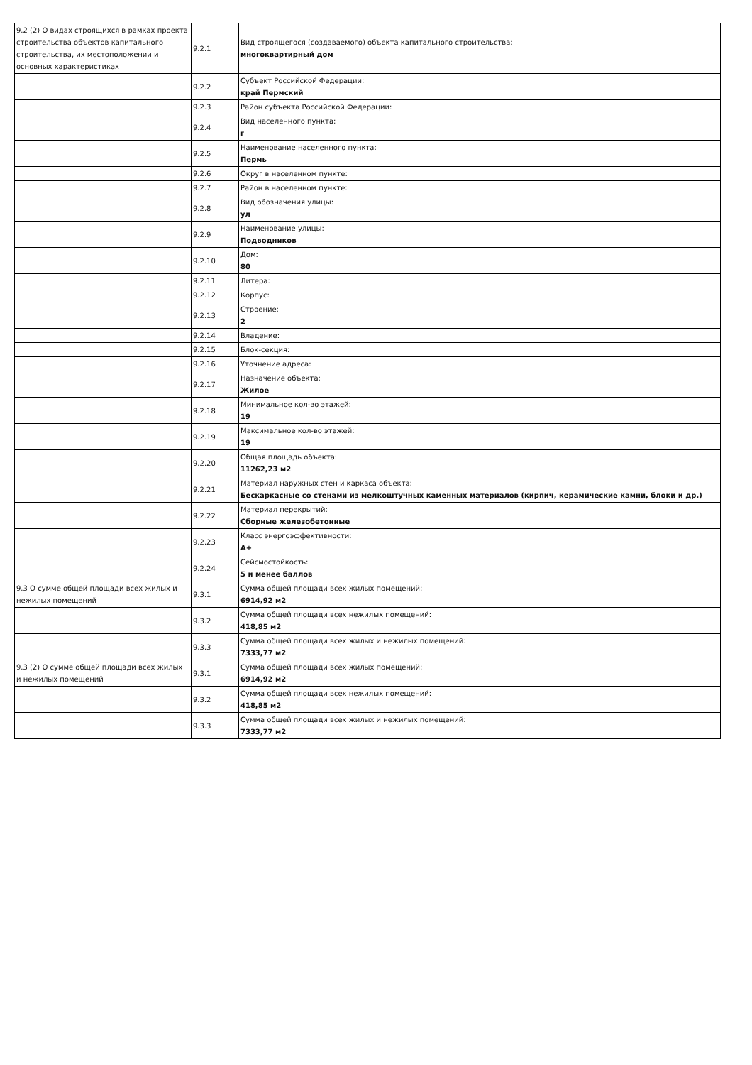| 9.2 (2) О видах строящихся в рамках проекта строительства объектов капитального строительства, их местоположении и основных характеристиках | 9.2.1 | Вид строящегося (создаваемого) объекта капитального строительства: многоквартирный дом |
| | 9.2.2 | Субъект Российской Федерации: край Пермский |
| | 9.2.3 | Район субъекта Российской Федерации: |
| | 9.2.4 | Вид населенного пункта: г |
| | 9.2.5 | Наименование населенного пункта: Пермь |
| | 9.2.6 | Округ в населенном пункте: |
| | 9.2.7 | Район в населенном пункте: |
| | 9.2.8 | Вид обозначения улицы: ул |
| | 9.2.9 | Наименование улицы: Подводников |
| | 9.2.10 | Дом: 80 |
| | 9.2.11 | Литера: |
| | 9.2.12 | Корпус: |
| | 9.2.13 | Строение: 2 |
| | 9.2.14 | Владение: |
| | 9.2.15 | Блок-секция: |
| | 9.2.16 | Уточнение адреса: |
| | 9.2.17 | Назначение объекта: Жилое |
| | 9.2.18 | Минимальное кол-во этажей: 19 |
| | 9.2.19 | Максимальное кол-во этажей: 19 |
| | 9.2.20 | Общая площадь объекта: 11262,23 м2 |
| | 9.2.21 | Материал наружных стен и каркаса объекта: Бескаркасные со стенами из мелкоштучных каменных материалов (кирпич, керамические камни, блоки и др.) |
| | 9.2.22 | Материал перекрытий: Сборные железобетонные |
| | 9.2.23 | Класс энергоэффективности: А+ |
| | 9.2.24 | Сейсмостойкость: 5 и менее баллов |
| 9.3 О сумме общей площади всех жилых и нежилых помещений | 9.3.1 | Сумма общей площади всех жилых помещений: 6914,92 м2 |
| | 9.3.2 | Сумма общей площади всех нежилых помещений: 418,85 м2 |
| | 9.3.3 | Сумма общей площади всех жилых и нежилых помещений: 7333,77 м2 |
| 9.3 (2) О сумме общей площади всех жилых и нежилых помещений | 9.3.1 | Сумма общей площади всех жилых помещений: 6914,92 м2 |
| | 9.3.2 | Сумма общей площади всех нежилых помещений: 418,85 м2 |
| | 9.3.3 | Сумма общей площади всех жилых и нежилых помещений: 7333,77 м2 |